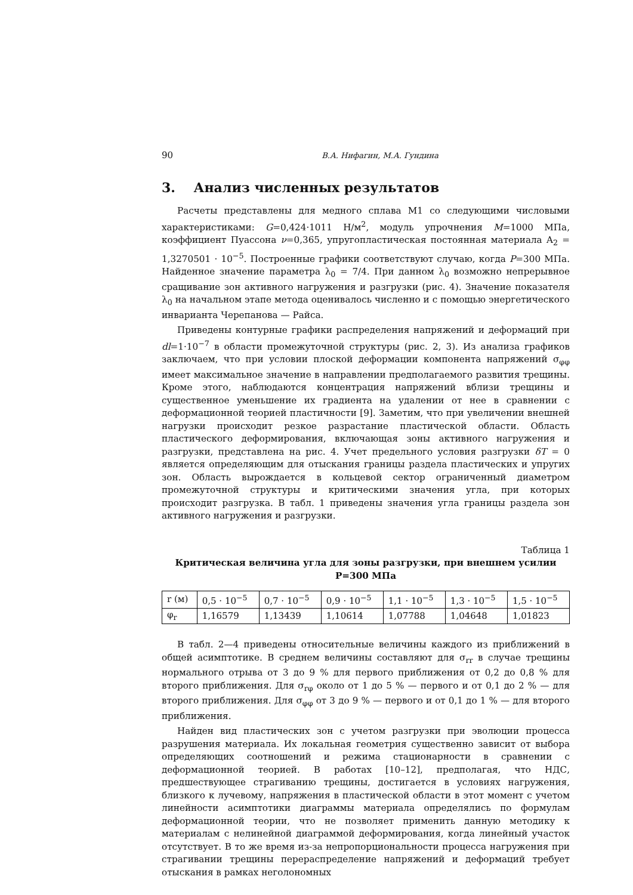90 В.А. Нифагин, М.А. Гундина
3. Анализ численных результатов
Расчеты представлены для медного сплава М1 со следующими числовыми характеристиками: G=0,424·1011 Н/м<sup>2</sup>, модуль упрочнения M=1000 МПа, коэффициент Пуассона ν=0,365, упругопластическая постоянная материала A<sub>2</sub> = 1,3270501 · 10<sup>−5</sup>. Построенные графики соответствуют случаю, когда P=300 МПа. Найденное значение параметра λ<sub>0</sub> = 7/4. При данном λ<sub>0</sub> возможно непрерывное сращивание зон активного нагружения и разгрузки (рис. 4). Значение показателя λ<sub>0</sub> на начальном этапе метода оценивалось численно и с помощью энергетического инварианта Черепанова — Райса.
Приведены контурные графики распределения напряжений и деформаций при dl=1·10<sup>−7</sup> в области промежуточной структуры (рис. 2, 3). Из анализа графиков заключаем, что при условии плоской деформации компонента напряжений σ<sub>φφ</sub> имеет максимальное значение в направлении предполагаемого развития трещины. Кроме этого, наблюдаются концентрация напряжений вблизи трещины и существенное уменьшение их градиента на удалении от нее в сравнении с деформационной теорией пластичности [9]. Заметим, что при увеличении внешней нагрузки происходит резкое разрастание пластической области. Область пластического деформирования, включающая зоны активного нагружения и разгрузки, представлена на рис. 4. Учет предельного условия разгрузки δT = 0 является определяющим для отыскания границы раздела пластических и упругих зон. Область вырождается в кольцевой сектор ограниченный диаметром промежуточной структуры и критическими значения угла, при которых происходит разгрузка. В табл. 1 приведены значения угла границы раздела зон активного нагружения и разгрузки.
Таблица 1
Критическая величина угла для зоны разгрузки, при внешнем усилии P=300 МПа
| r (м) | 0,5 · 10<sup>−5</sup> | 0,7 · 10<sup>−5</sup> | 0,9 · 10<sup>−5</sup> | 1,1 · 10<sup>−5</sup> | 1,3 · 10<sup>−5</sup> | 1,5 · 10<sup>−5</sup> |
| φ<sub>r</sub> | 1,16579 | 1,13439 | 1,10614 | 1,07788 | 1,04648 | 1,01823 |
В табл. 2—4 приведены относительные величины каждого из приближений в общей асимптотике. В среднем величины составляют для σ<sub>rr</sub> в случае трещины нормального отрыва от 3 до 9 % для первого приближения от 0,2 до 0,8 % для второго приближения. Для σ<sub>rφ</sub> около от 1 до 5 % — первого и от 0,1 до 2 % — для второго приближения. Для σ<sub>φφ</sub> от 3 до 9 % — первого и от 0,1 до 1 % — для второго приближения.
Найден вид пластических зон с учетом разгрузки при эволюции процесса разрушения материала. Их локальная геометрия существенно зависит от выбора определяющих соотношений и режима стационарности в сравнении с деформационной теорией. В работах [10–12], предполагая, что НДС, предшествующее страгиванию трещины, достигается в условиях нагружения, близкого к лучевому, напряжения в пластической области в этот момент с учетом линейности асимптотики диаграммы материала определялись по формулам деформационной теории, что не позволяет применить данную методику к материалам с нелинейной диаграммой деформирования, когда линейный участок отсутствует. В то же время из-за непропорциональности процесса нагружения при страгивании трещины перераспределение напряжений и деформаций требует отыскания в рамках неголономных